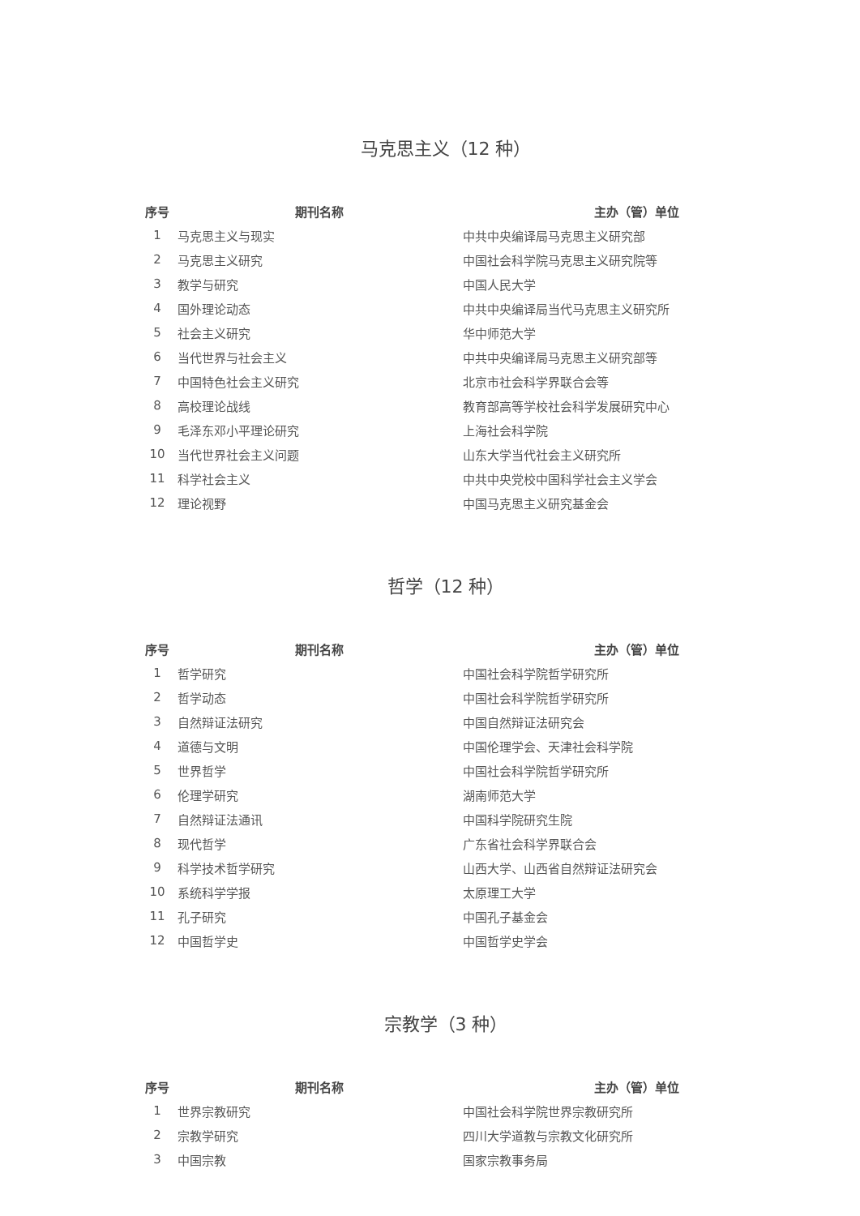马克思主义（12 种）
| 序号 | 期刊名称 | 主办（管）单位 |
| --- | --- | --- |
| 1 | 马克思主义与现实 | 中共中央编译局马克思主义研究部 |
| 2 | 马克思主义研究 | 中国社会科学院马克思主义研究院等 |
| 3 | 教学与研究 | 中国人民大学 |
| 4 | 国外理论动态 | 中共中央编译局当代马克思主义研究所 |
| 5 | 社会主义研究 | 华中师范大学 |
| 6 | 当代世界与社会主义 | 中共中央编译局马克思主义研究部等 |
| 7 | 中国特色社会主义研究 | 北京市社会科学界联合会等 |
| 8 | 高校理论战线 | 教育部高等学校社会科学发展研究中心 |
| 9 | 毛泽东邓小平理论研究 | 上海社会科学院 |
| 10 | 当代世界社会主义问题 | 山东大学当代社会主义研究所 |
| 11 | 科学社会主义 | 中共中央党校中国科学社会主义学会 |
| 12 | 理论视野 | 中国马克思主义研究基金会 |
哲学（12 种）
| 序号 | 期刊名称 | 主办（管）单位 |
| --- | --- | --- |
| 1 | 哲学研究 | 中国社会科学院哲学研究所 |
| 2 | 哲学动态 | 中国社会科学院哲学研究所 |
| 3 | 自然辩证法研究 | 中国自然辩证法研究会 |
| 4 | 道德与文明 | 中国伦理学会、天津社会科学院 |
| 5 | 世界哲学 | 中国社会科学院哲学研究所 |
| 6 | 伦理学研究 | 湖南师范大学 |
| 7 | 自然辩证法通讯 | 中国科学院研究生院 |
| 8 | 现代哲学 | 广东省社会科学界联合会 |
| 9 | 科学技术哲学研究 | 山西大学、山西省自然辩证法研究会 |
| 10 | 系统科学学报 | 太原理工大学 |
| 11 | 孔子研究 | 中国孔子基金会 |
| 12 | 中国哲学史 | 中国哲学史学会 |
宗教学（3 种）
| 序号 | 期刊名称 | 主办（管）单位 |
| --- | --- | --- |
| 1 | 世界宗教研究 | 中国社会科学院世界宗教研究所 |
| 2 | 宗教学研究 | 四川大学道教与宗教文化研究所 |
| 3 | 中国宗教 | 国家宗教事务局 |